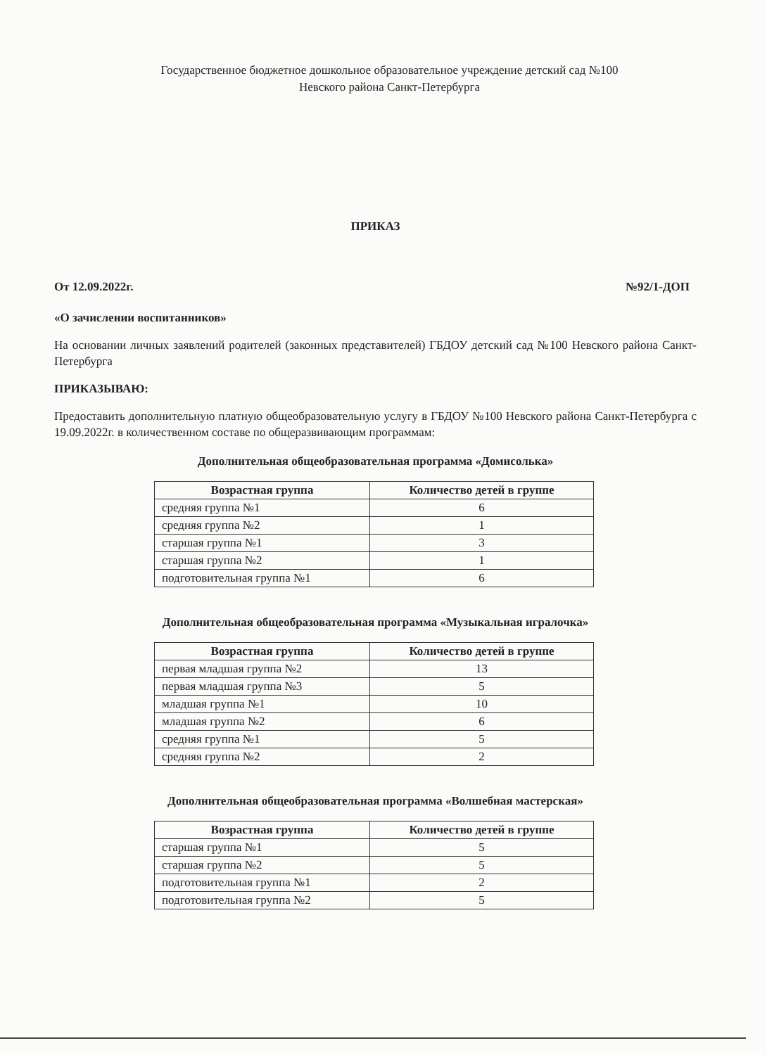Государственное бюджетное дошкольное образовательное учреждение детский сад №100
Невского района Санкт-Петербурга
ПРИКАЗ
От 12.09.2022г. №92/1-ДОП
«О зачислении воспитанников»
На основании личных заявлений родителей (законных представителей) ГБДОУ детский сад №100 Невского района Санкт-Петербурга
ПРИКАЗЫВАЮ:
Предоставить дополнительную платную общеобразовательную услугу в ГБДОУ №100 Невского района Санкт-Петербурга с 19.09.2022г. в количественном составе по общеразвивающим программам:
Дополнительная общеобразовательная программа «Домисолька»
| Возрастная группа | Количество детей в группе |
| --- | --- |
| средняя группа №1 | 6 |
| средняя группа №2 | 1 |
| старшая группа №1 | 3 |
| старшая группа №2 | 1 |
| подготовительная группа №1 | 6 |
Дополнительная общеобразовательная программа «Музыкальная игралочка»
| Возрастная группа | Количество детей в группе |
| --- | --- |
| первая младшая группа №2 | 13 |
| первая младшая группа №3 | 5 |
| младшая группа №1 | 10 |
| младшая группа №2 | 6 |
| средняя группа №1 | 5 |
| средняя группа №2 | 2 |
Дополнительная общеобразовательная программа «Волшебная мастерская»
| Возрастная группа | Количество детей в группе |
| --- | --- |
| старшая группа №1 | 5 |
| старшая группа №2 | 5 |
| подготовительная группа №1 | 2 |
| подготовительная группа №2 | 5 |